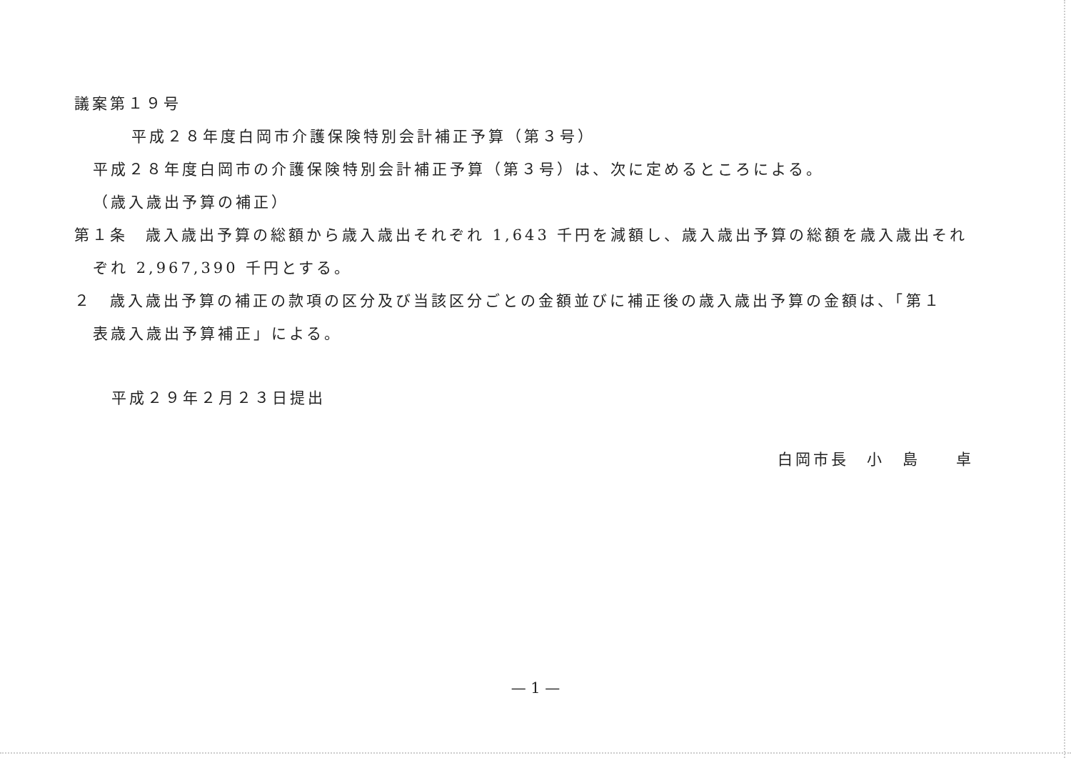議案第１９号
平成２８年度白岡市介護保険特別会計補正予算（第３号）
平成２８年度白岡市の介護保険特別会計補正予算（第３号）は、次に定めるところによる。
（歳入歳出予算の補正）
第１条　歳入歳出予算の総額から歳入歳出それぞれ 1,643 千円を減額し、歳入歳出予算の総額を歳入歳出それ
ぞれ 2,967,390 千円とする。
２　歳入歳出予算の補正の款項の区分及び当該区分ごとの金額並びに補正後の歳入歳出予算の金額は、「第１
表歳入歳出予算補正」による。
平成２９年２月２３日提出
白岡市長　小　島　　卓
— 1 —